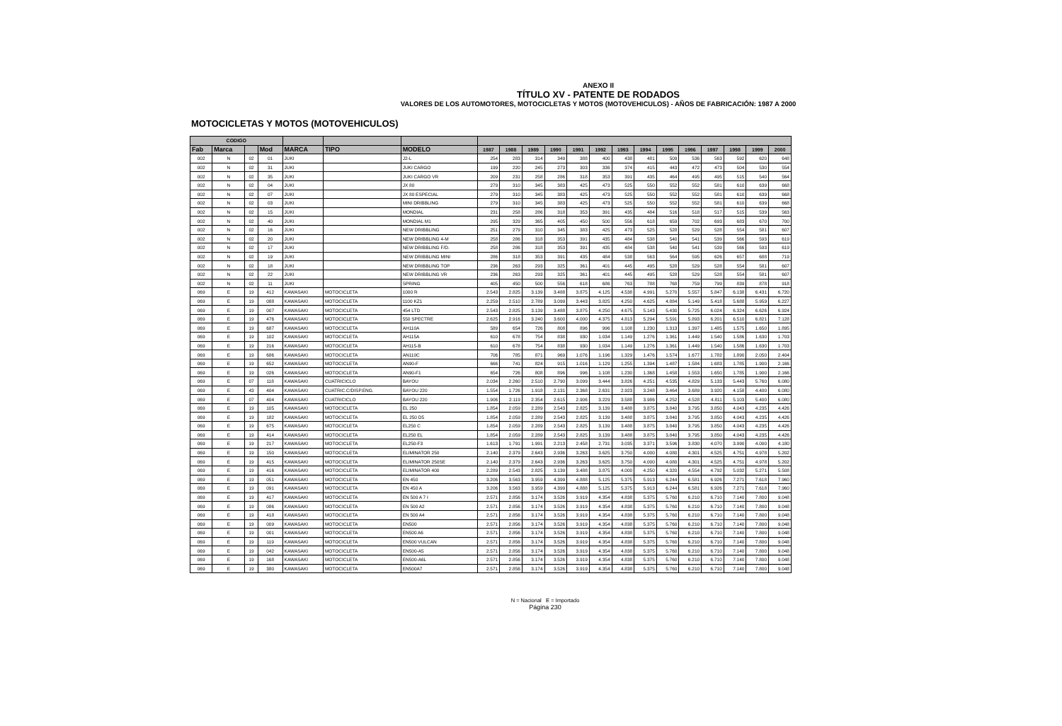ANEXO II
TÍTULO XV - PATENTE DE RODADOS
VALORES DE LOS AUTOMOTORES, MOTOCICLETAS Y MOTOS (MOTOVEHICULOS) - AÑOS DE FABRICACIÓN: 1987 A 2000
MOTOCICLETAS Y MOTOS (MOTOVEHICULOS)
| CODIGO | | | | | | | | | | | | | | | | | | | | |
| --- | --- | --- | --- | --- | --- | --- | --- | --- | --- | --- | --- | --- | --- | --- | --- | --- | --- | --- | --- | --- |
| Fab | Marca | | Mod | MARCA | TIPO | MODELO | 1987 | 1988 | 1989 | 1990 | 1991 | 1992 | 1993 | 1994 | 1995 | 1996 | 1997 | 1998 | 1999 | 2000 |
| 002 | N | 02 | 01 | JUKI | | J2-L | 254 | 283 | 314 | 349 | 388 | 400 | 438 | 481 | 509 | 536 | 563 | 592 | 620 | 648 |
| 002 | N | 02 | 31 | JUKI | | JUKI CARGO | 199 | 220 | 245 | 273 | 303 | 336 | 374 | 415 | 443 | 472 | 473 | 504 | 530 | 554 |
| 002 | N | 02 | 35 | JUKI | | JUKI CARGO VR | 209 | 231 | 258 | 286 | 318 | 353 | 391 | 435 | 464 | 495 | 495 | 515 | 540 | 564 |
| 002 | N | 02 | 04 | JUKI | | JX 80 | 279 | 310 | 345 | 383 | 425 | 473 | 525 | 550 | 552 | 552 | 581 | 610 | 639 | 668 |
| 002 | N | 02 | 07 | JUKI | | JX 80 ESPECIAL | 279 | 310 | 345 | 383 | 425 | 473 | 525 | 550 | 552 | 552 | 581 | 610 | 639 | 668 |
| 002 | N | 02 | 03 | JUKI | | MINI DRIBBLING | 279 | 310 | 345 | 383 | 425 | 473 | 525 | 550 | 552 | 552 | 581 | 610 | 639 | 668 |
| 002 | N | 02 | 15 | JUKI | | MONDIAL | 231 | 258 | 286 | 318 | 353 | 391 | 435 | 484 | 516 | 518 | 517 | 515 | 539 | 563 |
| 002 | N | 02 | 40 | JUKI | | MONDIAL M1 | 295 | 329 | 365 | 405 | 450 | 500 | 556 | 618 | 659 | 702 | 693 | 683 | 670 | 700 |
| 002 | N | 02 | 16 | JUKI | | NEW DRIBBLING | 251 | 279 | 310 | 345 | 383 | 425 | 473 | 525 | 528 | 529 | 528 | 554 | 581 | 607 |
| 002 | N | 02 | 20 | JUKI | | NEW DRIBBLING 4-M | 258 | 286 | 318 | 353 | 391 | 435 | 484 | 538 | 540 | 541 | 539 | 566 | 593 | 619 |
| 002 | N | 02 | 17 | JUKI | | NEW DRIBBLING F/D. | 258 | 286 | 318 | 353 | 391 | 435 | 484 | 538 | 540 | 541 | 539 | 566 | 593 | 619 |
| 002 | N | 02 | 19 | JUKI | | NEW DRIBBLING MINI | 286 | 318 | 353 | 391 | 435 | 484 | 538 | 563 | 564 | 595 | 626 | 657 | 688 | 719 |
| 002 | N | 02 | 18 | JUKI | | NEW DRIBBLING TOP | 236 | 263 | 293 | 325 | 361 | 401 | 445 | 495 | 528 | 529 | 528 | 554 | 581 | 607 |
| 002 | N | 02 | 22 | JUKI | | NEW DRIBBLING VR | 236 | 263 | 293 | 325 | 361 | 401 | 445 | 495 | 528 | 529 | 528 | 554 | 581 | 607 |
| 002 | N | 02 | 11 | JUKI | | SPRING | 405 | 450 | 500 | 556 | 618 | 686 | 763 | 788 | 768 | 759 | 799 | 839 | 878 | 918 |
| 069 | E | 19 | 412 | KAWASAKI | MOTOCICLETA | 1000 R | 2.543 | 2.825 | 3.139 | 3.488 | 3.875 | 4.125 | 4.538 | 4.991 | 5.270 | 5.557 | 5.847 | 6.138 | 6.431 | 6.720 |
| 069 | E | 19 | 088 | KAWASAKI | MOTOCICLETA | 1100 KZ1 | 2.259 | 2.510 | 2.789 | 3.099 | 3.443 | 3.825 | 4.250 | 4.625 | 4.884 | 5.149 | 5.418 | 5.688 | 5.959 | 6.227 |
| 069 | E | 19 | 007 | KAWASAKI | MOTOCICLETA | 454 LTD | 2.543 | 2.825 | 3.139 | 3.488 | 3.875 | 4.250 | 4.675 | 5.143 | 5.430 | 5.725 | 6.024 | 6.324 | 6.626 | 6.924 |
| 069 | E | 19 | 476 | KAWASAKI | MOTOCICLETA | 550 SPECTRE | 2.625 | 2.916 | 3.240 | 3.600 | 4.000 | 4.375 | 4.813 | 5.294 | 5.591 | 5.893 | 6.201 | 6.510 | 6.821 | 7.128 |
| 069 | E | 19 | 687 | KAWASAKI | MOTOCICLETA | AH110A | 589 | 654 | 726 | 808 | 896 | 996 | 1.108 | 1.230 | 1.313 | 1.397 | 1.485 | 1.575 | 1.650 | 1.895 |
| 069 | E | 19 | 102 | KAWASAKI | MOTOCICLETA | AH115A | 610 | 678 | 754 | 838 | 930 | 1.034 | 1.149 | 1.276 | 1.361 | 1.449 | 1.540 | 1.586 | 1.630 | 1.703 |
| 069 | E | 19 | 216 | KAWASAKI | MOTOCICLETA | AH115-B | 610 | 678 | 754 | 838 | 930 | 1.034 | 1.149 | 1.276 | 1.361 | 1.449 | 1.540 | 1.586 | 1.630 | 1.703 |
| 069 | E | 19 | 686 | KAWASAKI | MOTOCICLETA | AN110C | 706 | 785 | 871 | 969 | 1.076 | 1.196 | 1.329 | 1.476 | 1.574 | 1.677 | 1.782 | 1.890 | 2.050 | 2.404 |
| 069 | E | 19 | 652 | KAWASAKI | MOTOCICLETA | AN90-F | 666 | 741 | 824 | 915 | 1.016 | 1.129 | 1.255 | 1.394 | 1.487 | 1.584 | 1.683 | 1.785 | 1.900 | 2.166 |
| 069 | E | 19 | 026 | KAWASAKI | MOTOCICLETA | AN90-F1 | 654 | 726 | 808 | 896 | 996 | 1.108 | 1.230 | 1.368 | 1.458 | 1.553 | 1.650 | 1.785 | 1.900 | 2.166 |
| 069 | E | 07 | 118 | KAWASAKI | CUATRICICLO | BAYOU | 2.034 | 2.260 | 2.510 | 2.790 | 3.099 | 3.444 | 3.826 | 4.251 | 4.535 | 4.829 | 5.133 | 5.443 | 5.760 | 6.080 |
| 069 | E | 43 | 404 | KAWASAKI | CUATRIC.C/DISP.ENG. | BAYOU 220 | 1.554 | 1.726 | 1.918 | 2.131 | 2.368 | 2.631 | 2.923 | 3.248 | 3.464 | 3.689 | 3.920 | 4.158 | 4.400 | 6.080 |
| 069 | E | 07 | 404 | KAWASAKI | CUATRICICLO | BAYOU 220 | 1.906 | 2.119 | 2.354 | 2.615 | 2.906 | 3.229 | 3.588 | 3.986 | 4.252 | 4.528 | 4.811 | 5.103 | 5.400 | 6.080 |
| 069 | E | 19 | 105 | KAWASAKI | MOTOCICLETA | EL 250 | 1.854 | 2.059 | 2.289 | 2.543 | 2.825 | 3.139 | 3.488 | 3.875 | 3.840 | 3.795 | 3.850 | 4.043 | 4.235 | 4.426 |
| 069 | E | 19 | 182 | KAWASAKI | MOTOCICLETA | EL 250 D5 | 1.854 | 2.059 | 2.289 | 2.543 | 2.825 | 3.139 | 3.488 | 3.875 | 3.840 | 3.795 | 3.850 | 4.043 | 4.235 | 4.426 |
| 069 | E | 19 | 675 | KAWASAKI | MOTOCICLETA | EL250 C | 1.854 | 2.059 | 2.289 | 2.543 | 2.825 | 3.139 | 3.488 | 3.875 | 3.840 | 3.795 | 3.850 | 4.043 | 4.235 | 4.426 |
| 069 | E | 19 | 414 | KAWASAKI | MOTOCICLETA | EL250 EL | 1.854 | 2.059 | 2.289 | 2.543 | 2.825 | 3.139 | 3.488 | 3.875 | 3.840 | 3.795 | 3.850 | 4.043 | 4.235 | 4.426 |
| 069 | E | 19 | 217 | KAWASAKI | MOTOCICLETA | EL250-F3 | 1.613 | 1.791 | 1.991 | 2.213 | 2.458 | 2.731 | 3.035 | 3.371 | 3.596 | 3.830 | 4.070 | 3.990 | 4.000 | 4.180 |
| 069 | E | 19 | 150 | KAWASAKI | MOTOCICLETA | ELIMINATOR 250 | 2.140 | 2.379 | 2.643 | 2.936 | 3.263 | 3.625 | 3.750 | 4.000 | 4.080 | 4.301 | 4.525 | 4.751 | 4.978 | 5.202 |
| 069 | E | 19 | 415 | KAWASAKI | MOTOCICLETA | ELIMINATOR 250SE | 2.140 | 2.379 | 2.643 | 2.936 | 3.263 | 3.625 | 3.750 | 4.000 | 4.080 | 4.301 | 4.525 | 4.751 | 4.978 | 5.202 |
| 069 | E | 19 | 416 | KAWASAKI | MOTOCICLETA | ELIMINATOR 400 | 2.289 | 2.543 | 2.825 | 3.139 | 3.488 | 3.875 | 4.000 | 4.250 | 4.320 | 4.554 | 4.792 | 5.032 | 5.271 | 5.508 |
| 069 | E | 19 | 051 | KAWASAKI | MOTOCICLETA | EN 450 | 3.206 | 3.563 | 3.959 | 4.399 | 4.888 | 5.125 | 5.375 | 5.913 | 6.244 | 6.581 | 6.926 | 7.271 | 7.618 | 7.960 |
| 069 | E | 19 | 091 | KAWASAKI | MOTOCICLETA | EN 450 A | 3.206 | 3.563 | 3.959 | 4.399 | 4.888 | 5.125 | 5.375 | 5.913 | 6.244 | 6.581 | 6.926 | 7.271 | 7.618 | 7.960 |
| 069 | E | 19 | 417 | KAWASAKI | MOTOCICLETA | EN 500 A 7 I | 2.571 | 2.856 | 3.174 | 3.526 | 3.919 | 4.354 | 4.838 | 5.375 | 5.760 | 6.210 | 6.710 | 7.140 | 7.800 | 9.048 |
| 069 | E | 19 | 086 | KAWASAKI | MOTOCICLETA | EN 500 A2 | 2.571 | 2.856 | 3.174 | 3.526 | 3.919 | 4.354 | 4.838 | 5.375 | 5.760 | 6.210 | 6.710 | 7.140 | 7.800 | 9.048 |
| 069 | E | 19 | 418 | KAWASAKI | MOTOCICLETA | EN 500 A4 | 2.571 | 2.856 | 3.174 | 3.526 | 3.919 | 4.354 | 4.838 | 5.375 | 5.760 | 6.210 | 6.710 | 7.140 | 7.800 | 9.048 |
| 069 | E | 19 | 009 | KAWASAKI | MOTOCICLETA | EN500 | 2.571 | 2.856 | 3.174 | 3.526 | 3.919 | 4.354 | 4.838 | 5.375 | 5.760 | 6.210 | 6.710 | 7.140 | 7.800 | 9.048 |
| 069 | E | 19 | 001 | KAWASAKI | MOTOCICLETA | EN500 A6 | 2.571 | 2.856 | 3.174 | 3.526 | 3.919 | 4.354 | 4.838 | 5.375 | 5.760 | 6.210 | 6.710 | 7.140 | 7.800 | 9.048 |
| 069 | E | 19 | 119 | KAWASAKI | MOTOCICLETA | EN500 VULCAN | 2.571 | 2.856 | 3.174 | 3.526 | 3.919 | 4.354 | 4.838 | 5.375 | 5.760 | 6.210 | 6.710 | 7.140 | 7.800 | 9.048 |
| 069 | E | 19 | 042 | KAWASAKI | MOTOCICLETA | EN500-A5 | 2.571 | 2.856 | 3.174 | 3.526 | 3.919 | 4.354 | 4.838 | 5.375 | 5.760 | 6.210 | 6.710 | 7.140 | 7.800 | 9.048 |
| 069 | E | 19 | 168 | KAWASAKI | MOTOCICLETA | EN500-A6L | 2.571 | 2.856 | 3.174 | 3.526 | 3.919 | 4.354 | 4.838 | 5.375 | 5.760 | 6.210 | 6.710 | 7.140 | 7.800 | 9.048 |
| 069 | E | 19 | 380 | KAWASAKI | MOTOCICLETA | EN500A7 | 2.571 | 2.856 | 3.174 | 3.526 | 3.919 | 4.354 | 4.838 | 5.375 | 5.760 | 6.210 | 6.710 | 7.140 | 7.800 | 9.048 |
N = Nacional E = Importado
Página 230